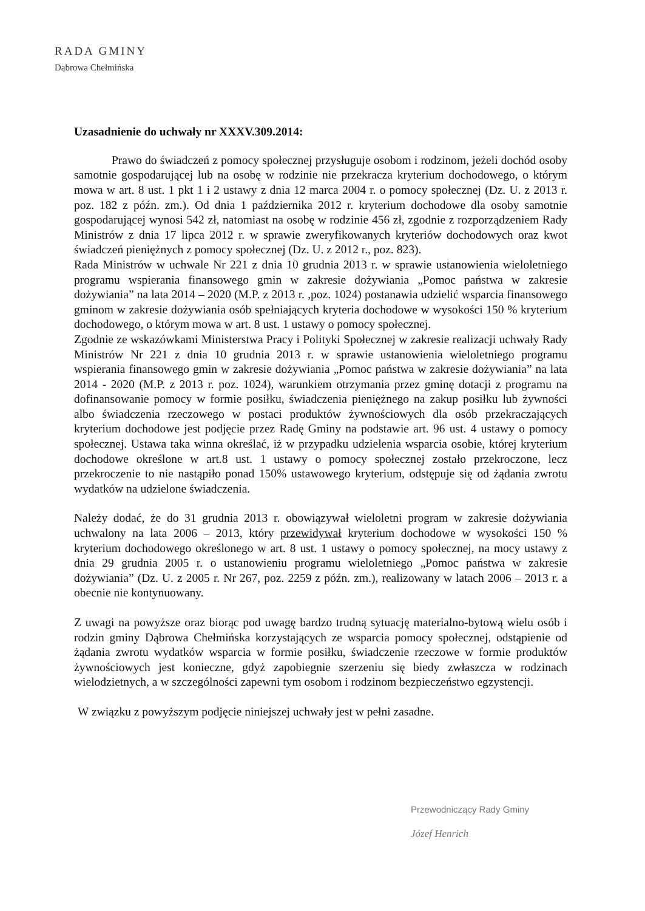RADA GMINY
Dąbrowa Chełmińska
Uzasadnienie do uchwały nr XXXV.309.2014:
Prawo do świadczeń z pomocy społecznej przysługuje osobom i rodzinom, jeżeli dochód osoby samotnie gospodarującej lub na osobę w rodzinie nie przekracza kryterium dochodowego, o którym mowa w art. 8 ust. 1 pkt 1 i 2 ustawy z dnia 12 marca 2004 r. o pomocy społecznej (Dz. U. z 2013 r. poz. 182 z późn. zm.). Od dnia 1 października 2012 r. kryterium dochodowe dla osoby samotnie gospodarującej wynosi 542 zł, natomiast na osobę w rodzinie 456 zł, zgodnie z rozporządzeniem Rady Ministrów z dnia 17 lipca 2012 r. w sprawie zweryfikowanych kryteriów dochodowych oraz kwot świadczeń pieniężnych z pomocy społecznej (Dz. U. z 2012 r., poz. 823).
Rada Ministrów w uchwale Nr 221 z dnia 10 grudnia 2013 r. w sprawie ustanowienia wieloletniego programu wspierania finansowego gmin w zakresie dożywiania „Pomoc państwa w zakresie dożywiania” na lata 2014 – 2020 (M.P. z 2013 r. ,poz. 1024) postanawia udzielić wsparcia finansowego gminom w zakresie dożywiania osób spełniających kryteria dochodowe w wysokości 150 % kryterium dochodowego, o którym mowa w art. 8 ust. 1 ustawy o pomocy społecznej.
Zgodnie ze wskazówkami Ministerstwa Pracy i Polityki Społecznej w zakresie realizacji uchwały Rady Ministrów Nr 221 z dnia 10 grudnia 2013 r. w sprawie ustanowienia wieloletniego programu wspierania finansowego gmin w zakresie dożywiania „Pomoc państwa w zakresie dożywiania” na lata 2014 - 2020 (M.P. z 2013 r. poz. 1024), warunkiem otrzymania przez gminę dotacji z programu na dofinansowanie pomocy w formie posiłku, świadczenia pieniężnego na zakup posiłku lub żywności albo świadczenia rzeczowego w postaci produktów żywnościowych dla osób przekraczających kryterium dochodowe jest podjęcie przez Radę Gminy na podstawie art. 96 ust. 4 ustawy o pomocy społecznej. Ustawa taka winna określać, iż w przypadku udzielenia wsparcia osobie, której kryterium dochodowe określone w art.8 ust. 1 ustawy o pomocy społecznej zostało przekroczone, lecz przekroczenie to nie nastąpiło ponad 150% ustawowego kryterium, odstępuje się od żądania zwrotu wydatków na udzielone świadczenia.
Należy dodać, że do 31 grudnia 2013 r. obowiązywał wieloletni program w zakresie dożywiania uchwalony na lata 2006 – 2013, który przewidywał kryterium dochodowe w wysokości 150 % kryterium dochodowego określonego w art. 8 ust. 1 ustawy o pomocy społecznej, na mocy ustawy z dnia 29 grudnia 2005 r. o ustanowieniu programu wieloletniego „Pomoc państwa w zakresie dożywiania” (Dz. U. z 2005 r. Nr 267, poz. 2259 z późn. zm.), realizowany w latach 2006 – 2013 r. a obecnie nie kontynuowany.
Z uwagi na powyższe oraz biorąc pod uwagę bardzo trudną sytuację materialno-bytową wielu osób i rodzin gminy Dąbrowa Chełmińska korzystających ze wsparcia pomocy społecznej, odstąpienie od żądania zwrotu wydatków wsparcia w formie posiłku, świadczenie rzeczowe w formie produktów żywnościowych jest konieczne, gdyż zapobiegnie szerzeniu się biedy zwłaszcza w rodzinach wielodzietnych, a w szczególności zapewni tym osobom i rodzinom bezpieczeństwo egzystencji.
W związku z powyższym podjęcie niniejszej uchwały jest w pełni zasadne.
Przewodniczący Rady Gminy
Józef Henrich